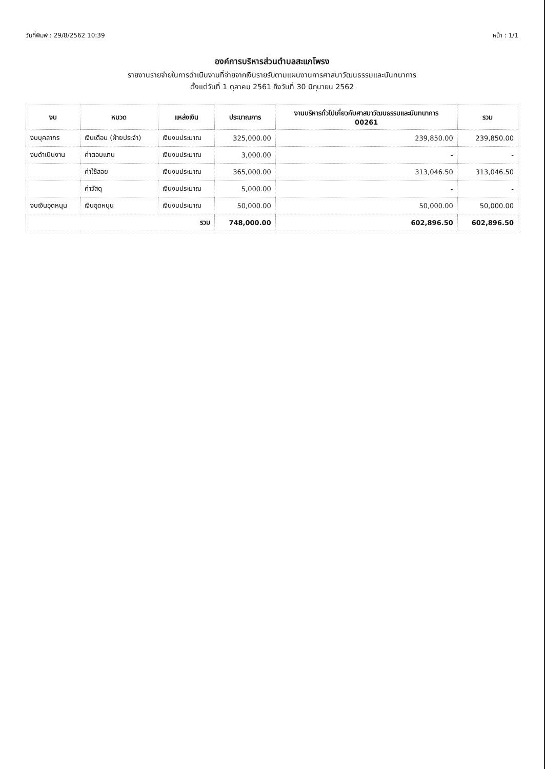วันที่พิมพ์ : 29/8/2562 10:39 หน้า : 1/1
องค์การบริหารส่วนตำบลสะแกโพรง
รายงานรายจ่ายในการดำเนินงานที่จ่ายจากเงินรายรับตามแผนงานการศาสนาวัฒนธรรมและนันทนาการ
ตั้งแต่วันที่ 1 ตุลาคม 2561 ถึงวันที่ 30 มิถุนายน 2562
| งบ | หมวด | แหล่งเงิน | ประมาณการ | งานบริหารทั่วไปเกี่ยวกับศาสนาวัฒนธรรมและนันทนาการ 00261 | รวม |
| --- | --- | --- | --- | --- | --- |
| งบบุคลากร | เงินเดือน (ฝ่ายประจำ) | เงินงบประมาณ | 325,000.00 | 239,850.00 | 239,850.00 |
| งบดำเนินงาน | ค่าตอบแทน | เงินงบประมาณ | 3,000.00 | - | - |
| | ค่าใช้สอย | เงินงบประมาณ | 365,000.00 | 313,046.50 | 313,046.50 |
| | ค่าวัสดุ | เงินงบประมาณ | 5,000.00 | - | - |
| งบเงินอุดหนุน | เงินอุดหนุน | เงินงบประมาณ | 50,000.00 | 50,000.00 | 50,000.00 |
| รวม | | | 748,000.00 | 602,896.50 | 602,896.50 |